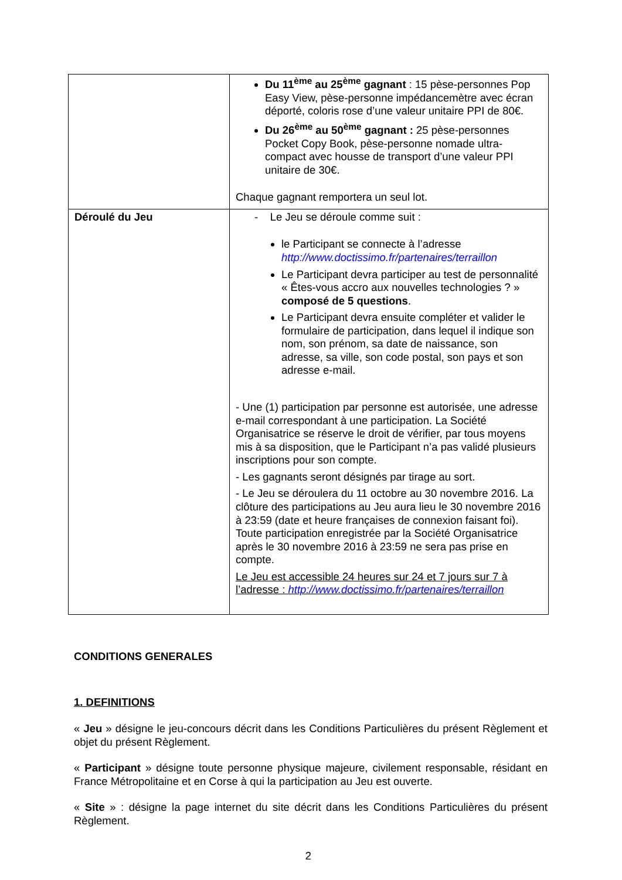| | Du 11<sup>ème</sup> au 25<sup>ème</sup> gagnant : 15 pèse-personnes Pop Easy View, pèse-personne impédancemètre avec écran déporté, coloris rose d’une valeur unitaire PPI de 80€. Du 26<sup>ème</sup> au 50<sup>ème</sup> gagnant : 25 pèse-personnes Pocket Copy Book, pèse-personne nomade ultra-compact avec housse de transport d’une valeur PPI unitaire de 30€. Chaque gagnant remportera un seul lot. |
| Déroulé du Jeu | - Le Jeu se déroule comme suit : le Participant se connecte à l’adresse http://www.doctissimo.fr/partenaires/terraillon Le Participant devra participer au test de personnalité « Êtes-vous accro aux nouvelles technologies ? » composé de 5 questions . Le Participant devra ensuite compléter et valider le formulaire de participation, dans lequel il indique son nom, son prénom, sa date de naissance, son adresse, sa ville, son code postal, son pays et son adresse e-mail. - Une (1) participation par personne est autorisée, une adresse e-mail correspondant à une participation. La Société Organisatrice se réserve le droit de vérifier, par tous moyens mis à sa disposition, que le Participant n’a pas validé plusieurs inscriptions pour son compte. - Les gagnants seront désignés par tirage au sort. - Le Jeu se déroulera du 11 octobre au 30 novembre 2016. La clôture des participations au Jeu aura lieu le 30 novembre 2016 à 23:59 (date et heure françaises de connexion faisant foi). Toute participation enregistrée par la Société Organisatrice après le 30 novembre 2016 à 23:59 ne sera pas prise en compte. Le Jeu est accessible 24 heures sur 24 et 7 jours sur 7 à l’adresse : http://www.doctissimo.fr/partenaires/terraillon |
CONDITIONS GENERALES
1. DEFINITIONS
« Jeu » désigne le jeu-concours décrit dans les Conditions Particulières du présent Règlement et objet du présent Règlement.
« Participant » désigne toute personne physique majeure, civilement responsable, résidant en France Métropolitaine et en Corse à qui la participation au Jeu est ouverte.
« Site » : désigne la page internet du site décrit dans les Conditions Particulières du présent Règlement.
2